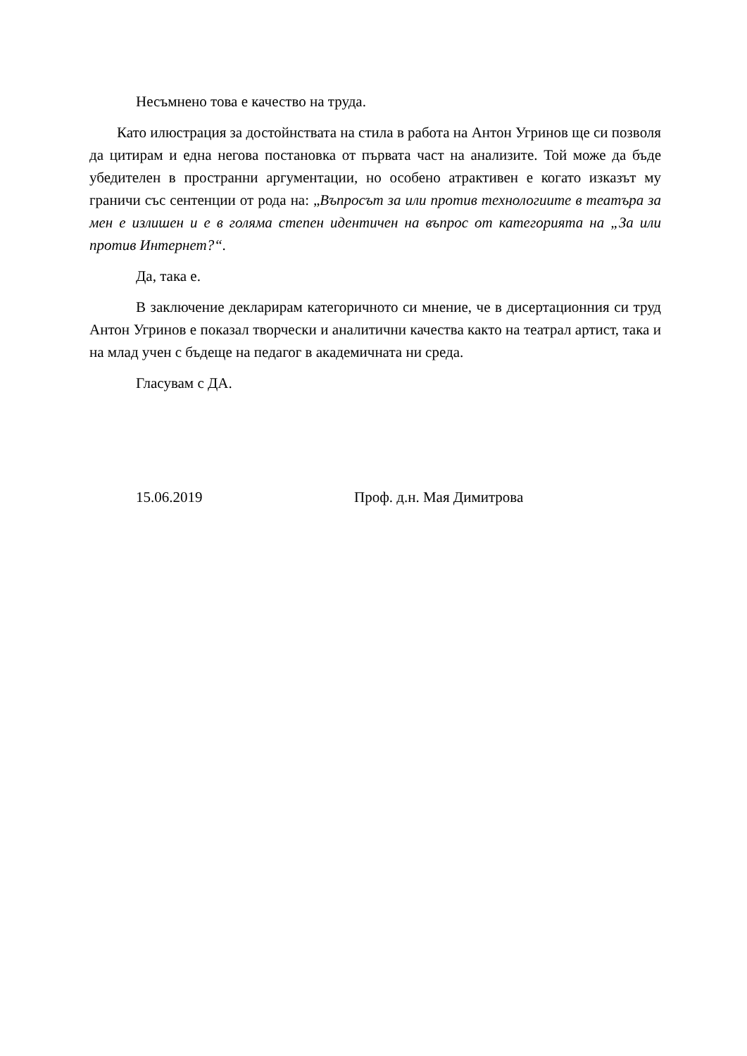Несъмнено това е качество на труда.
Като илюстрация за достойнствата на стила в работа на Антон Угринов ще си позволя да цитирам и една негова постановка от първата част на анализите. Той може да бъде убедителен в пространни аргументации, но особено атрактивен е когато изказът му граничи със сентенции от рода на: „Въпросът за или против технологиите в театъра за мен е излишен и е в голяма степен идентичен на въпрос от категорията на „За или против Интернет?“.
Да, така е.
В заключение декларирам категоричното си мнение, че в дисертационния си труд Антон Угринов е показал творчески и аналитични качества както на театрал артист, така и на млад учен с бъдеще на педагог в академичната ни среда.
Гласувам с ДА.
15.06.2019 Проф. д.н. Мая Димитрова